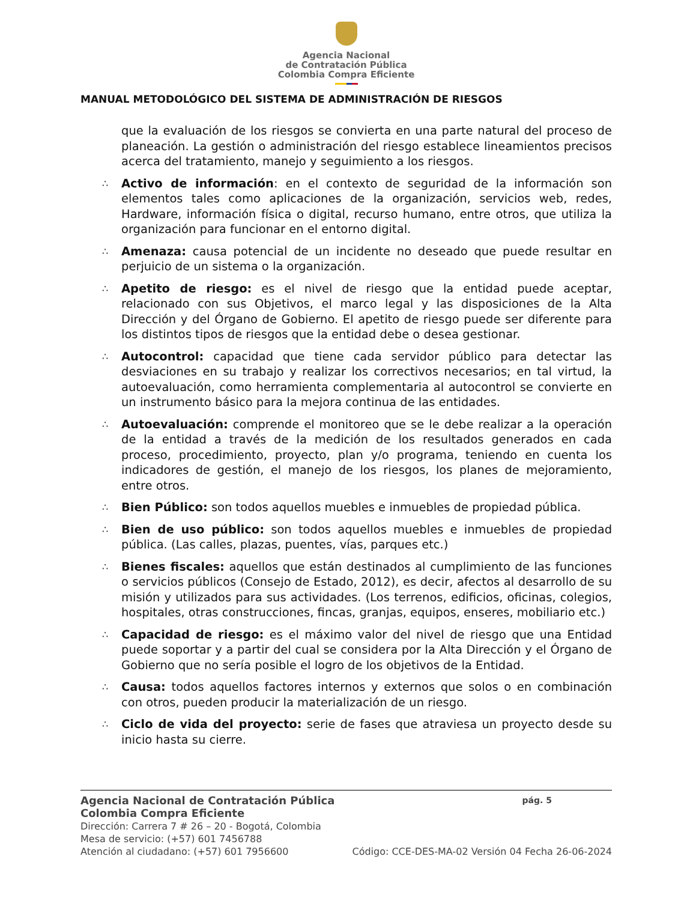Agencia Nacional
de Contratación Pública
Colombia Compra Eficiente
MANUAL METODOLÓGICO DEL SISTEMA DE ADMINISTRACIÓN DE RIESGOS
que la evaluación de los riesgos se convierta en una parte natural del proceso de planeación. La gestión o administración del riesgo establece lineamientos precisos acerca del tratamiento, manejo y seguimiento a los riesgos.
∴
Activo de información: en el contexto de seguridad de la información son elementos tales como aplicaciones de la organización, servicios web, redes, Hardware, información física o digital, recurso humano, entre otros, que utiliza la organización para funcionar en el entorno digital.
∴
Amenaza: causa potencial de un incidente no deseado que puede resultar en perjuicio de un sistema o la organización.
∴
Apetito de riesgo: es el nivel de riesgo que la entidad puede aceptar, relacionado con sus Objetivos, el marco legal y las disposiciones de la Alta Dirección y del Órgano de Gobierno. El apetito de riesgo puede ser diferente para los distintos tipos de riesgos que la entidad debe o desea gestionar.
∴
Autocontrol: capacidad que tiene cada servidor público para detectar las desviaciones en su trabajo y realizar los correctivos necesarios; en tal virtud, la autoevaluación, como herramienta complementaria al autocontrol se convierte en un instrumento básico para la mejora continua de las entidades.
∴
Autoevaluación: comprende el monitoreo que se le debe realizar a la operación de la entidad a través de la medición de los resultados generados en cada proceso, procedimiento, proyecto, plan y/o programa, teniendo en cuenta los indicadores de gestión, el manejo de los riesgos, los planes de mejoramiento, entre otros.
∴
Bien Público: son todos aquellos muebles e inmuebles de propiedad pública.
∴
Bien de uso público: son todos aquellos muebles e inmuebles de propiedad pública. (Las calles, plazas, puentes, vías, parques etc.)
∴
Bienes fiscales: aquellos que están destinados al cumplimiento de las funciones o servicios públicos (Consejo de Estado, 2012), es decir, afectos al desarrollo de su misión y utilizados para sus actividades. (Los terrenos, edificios, oficinas, colegios, hospitales, otras construcciones, fincas, granjas, equipos, enseres, mobiliario etc.)
∴
Capacidad de riesgo: es el máximo valor del nivel de riesgo que una Entidad puede soportar y a partir del cual se considera por la Alta Dirección y el Órgano de Gobierno que no sería posible el logro de los objetivos de la Entidad.
∴
Causa: todos aquellos factores internos y externos que solos o en combinación con otros, pueden producir la materialización de un riesgo.
∴
Ciclo de vida del proyecto: serie de fases que atraviesa un proyecto desde su inicio hasta su cierre.
Agencia Nacional de Contratación Pública pág. 5
Colombia Compra Eficiente
Dirección: Carrera 7 # 26 – 20 - Bogotá, Colombia
Mesa de servicio: (+57) 601 7456788
Atención al ciudadano: (+57) 601 7956600 Código: CCE-DES-MA-02 Versión 04 Fecha 26-06-2024